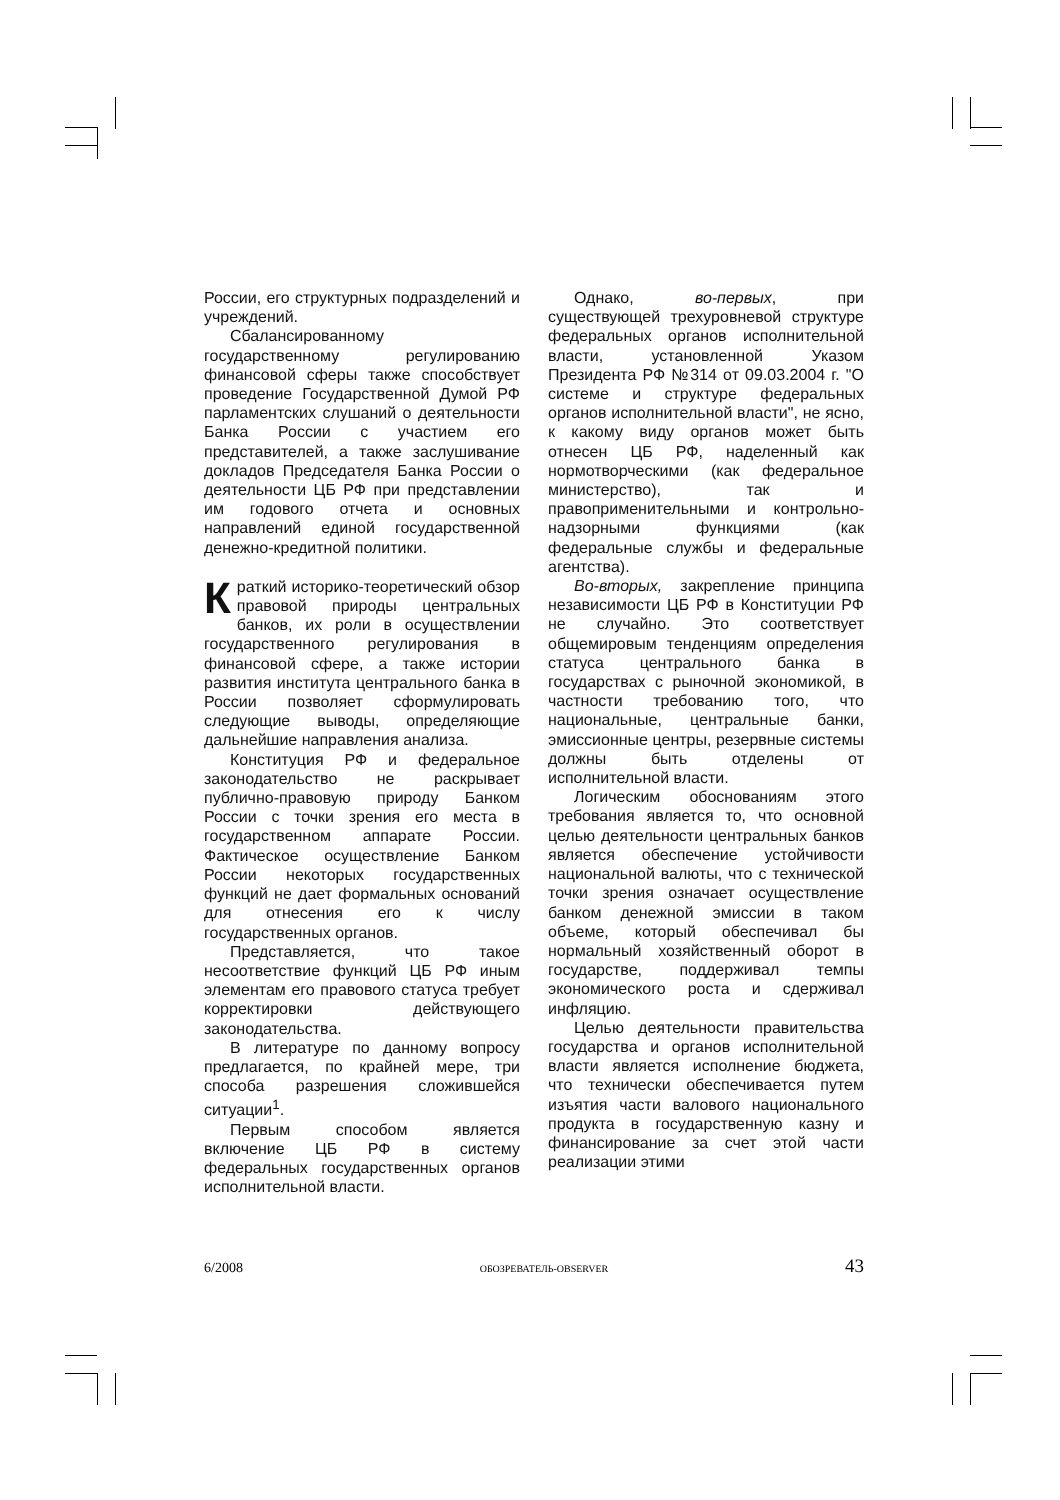России, его структурных подразделений и учреждений.
Сбалансированному государственному регулированию финансовой сферы также способствует проведение Государственной Думой РФ парламентских слушаний о деятельности Банка России с участием его представителей, а также заслушивание докладов Председателя Банка России о деятельности ЦБ РФ при представлении им годового отчета и основных направлений единой государственной денежно-кредитной политики.
Краткий историко-теоретический обзор правовой природы центральных банков, их роли в осуществлении государственного регулирования в финансовой сфере, а также истории развития института центрального банка в России позволяет сформулировать следующие выводы, определяющие дальнейшие направления анализа.
Конституция РФ и федеральное законодательство не раскрывает публично-правовую природу Банком России с точки зрения его места в государственном аппарате России. Фактическое осуществление Банком России некоторых государственных функций не дает формальных оснований для отнесения его к числу государственных органов.
Представляется, что такое несоответствие функций ЦБ РФ иным элементам его правового статуса требует корректировки действующего законодательства.
В литературе по данному вопросу предлагается, по крайней мере, три способа разрешения сложившейся ситуации<sup>1</sup>.
Первым способом является включение ЦБ РФ в систему федеральных государственных органов исполнительной власти.
Однако, во-первых, при существующей трехуровневой структуре федеральных органов исполнительной власти, установленной Указом Президента РФ №314 от 09.03.2004 г. "О системе и структуре федеральных органов исполнительной власти", не ясно, к какому виду органов может быть отнесен ЦБ РФ, наделенный как нормотворческими (как федеральное министерство), так и правоприменительными и контрольно-надзорными функциями (как федеральные службы и федеральные агентства).
Во-вторых, закрепление принципа независимости ЦБ РФ в Конституции РФ не случайно. Это соответствует общемировым тенденциям определения статуса центрального банка в государствах с рыночной экономикой, в частности требованию того, что национальные, центральные банки, эмиссионные центры, резервные системы должны быть отделены от исполнительной власти.
Логическим обоснованиям этого требования является то, что основной целью деятельности центральных банков является обеспечение устойчивости национальной валюты, что с технической точки зрения означает осуществление банком денежной эмиссии в таком объеме, который обеспечивал бы нормальный хозяйственный оборот в государстве, поддерживал темпы экономического роста и сдерживал инфляцию.
Целью деятельности правительства государства и органов исполнительной власти является исполнение бюджета, что технически обеспечивается путем изъятия части валового национального продукта в государственную казну и финансирование за счет этой части реализации этими
6/2008 ОБОЗРЕВАТЕЛЬ-OBSERVER 43